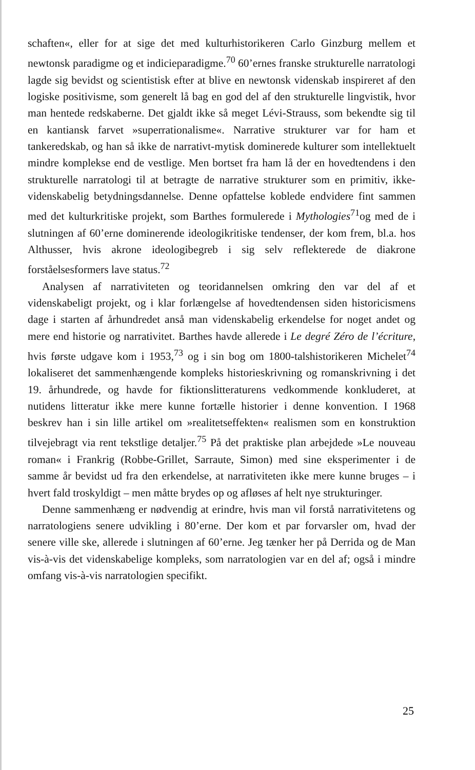schaften«, eller for at sige det med kulturhistorikeren Carlo Ginzburg mellem et newtonsk paradigme og et indicieparadigme.<sup>70</sup> 60’ernes franske strukturelle narratologi lagde sig bevidst og scientistisk efter at blive en newtonsk videnskab inspireret af den logiske positivisme, som generelt lå bag en god del af den strukturelle lingvistik, hvor man hentede redskaberne. Det gjaldt ikke så meget Lévi-Strauss, som bekendte sig til en kantiansk farvet »superrationalisme«. Narrative strukturer var for ham et tankeredskab, og han så ikke de narrativt-mytisk dominerede kulturer som intellektuelt mindre komplekse end de vestlige. Men bortset fra ham lå der en hovedtendens i den strukturelle narratologi til at betragte de narrative strukturer som en primitiv, ikke-videnskabelig betydningsdannelse. Denne opfattelse koblede endvidere fint sammen med det kulturkritiske projekt, som Barthes formulerede i Mythologies<sup>71</sup>og med de i slutningen af 60’erne dominerende ideologikritiske tendenser, der kom frem, bl.a. hos Althusser, hvis akrone ideologibegreb i sig selv reflekterede de diakrone forståelsesformers lave status.<sup>72</sup>
Analysen af narrativiteten og teoridannelsen omkring den var del af et videnskabeligt projekt, og i klar forlængelse af hovedtendensen siden historicismens dage i starten af århundredet anså man videnskabelig erkendelse for noget andet og mere end historie og narrativitet. Barthes havde allerede i Le degré Zéro de l’écriture, hvis første udgave kom i 1953,<sup>73</sup> og i sin bog om 1800-talshistorikeren Michelet<sup>74</sup> lokaliseret det sammenhængende kompleks historieskrivning og romanskrivning i det 19. århundrede, og havde for fiktionslitteraturens vedkommende konkluderet, at nutidens litteratur ikke mere kunne fortælle historier i denne konvention. I 1968 beskrev han i sin lille artikel om »realitetseffekten« realismen som en konstruktion tilvejebragt via rent tekstlige detaljer.<sup>75</sup> På det praktiske plan arbejdede »Le nouveau roman« i Frankrig (Robbe-Grillet, Sarraute, Simon) med sine eksperimenter i de samme år bevidst ud fra den erkendelse, at narrativiteten ikke mere kunne bruges – i hvert fald troskyldigt – men måtte brydes op og afløses af helt nye strukturinger.
Denne sammenhæng er nødvendig at erindre, hvis man vil forstå narrativitetens og narratologiens senere udvikling i 80’erne. Der kom et par forvarsler om, hvad der senere ville ske, allerede i slutningen af 60’erne. Jeg tænker her på Derrida og de Man vis-à-vis det videnskabelige kompleks, som narratologien var en del af; også i mindre omfang vis-à-vis narratologien specifikt.
25